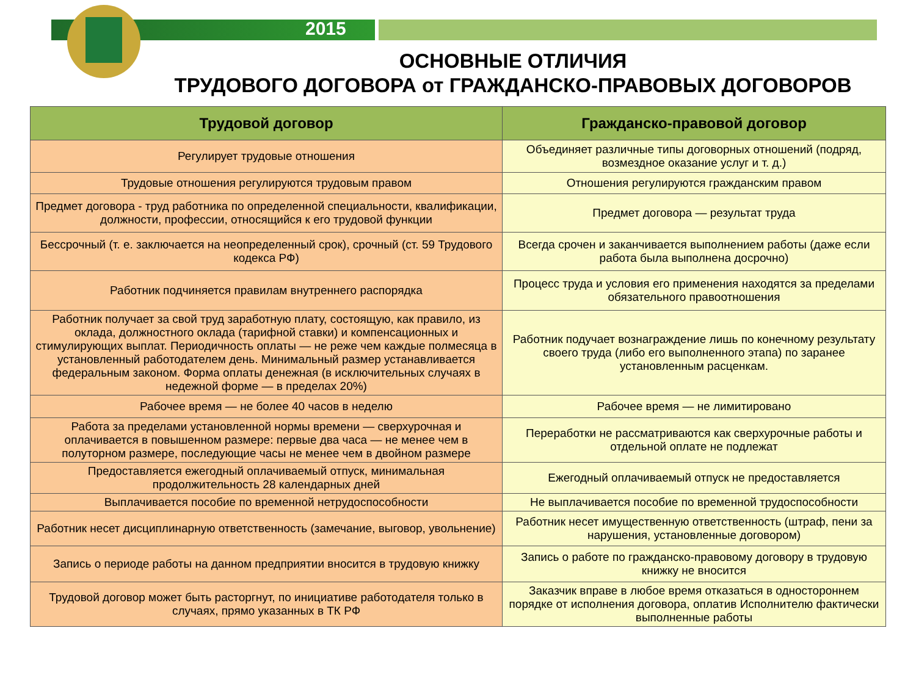2015
ОСНОВНЫЕ ОТЛИЧИЯ
ТРУДОВОГО ДОГОВОРА от ГРАЖДАНСКО-ПРАВОВЫХ ДОГОВОРОВ
| Трудовой договор | Гражданско-правовой договор |
| --- | --- |
| Регулирует трудовые отношения | Объединяет различные типы договорных отношений (подряд, возмездное оказание услуг и т. д.) |
| Трудовые отношения регулируются трудовым правом | Отношения регулируются гражданским правом |
| Предмет договора - труд работника по определенной специальности, квалификации, должности, профессии, относящийся к его трудовой функции | Предмет договора — результат труда |
| Бессрочный (т. е. заключается на неопределенный срок), срочный (ст. 59 Трудового кодекса РФ) | Всегда срочен и заканчивается выполнением работы (даже если работа была выполнена досрочно) |
| Работник подчиняется правилам внутреннего распорядка | Процесс труда и условия его применения находятся за пределами обязательного правоотношения |
| Работник получает за свой труд заработную плату, состоящую, как правило, из оклада, должностного оклада (тарифной ставки) и компенсационных и стимулирующих выплат. Периодичность оплаты — не реже чем каждые полмесяца в установленный работодателем день. Минимальный размер устанавливается федеральным законом. Форма оплаты денежная (в исключительных случаях в недежной форме — в пределах 20%) | Работник подучает вознаграждение лишь по конечному результату своего труда (либо его выполненного этапа) по заранее установленным расценкам. |
| Рабочее время — не более 40 часов в неделю | Рабочее время — не лимитировано |
| Работа за пределами установленной нормы времени — сверхурочная и оплачивается в повышенном размере: первые два часа — не менее чем в полуторном размере, последующие часы не менее чем в двойном размере | Переработки не рассматриваются как сверхурочные работы и отдельной оплате не подлежат |
| Предоставляется ежегодный оплачиваемый отпуск, минимальная продолжительность 28 календарных дней | Ежегодный оплачиваемый отпуск не предоставляется |
| Выплачивается пособие по временной нетрудоспособности | Не выплачивается пособие по временной трудоспособности |
| Работник несет дисциплинарную ответственность (замечание, выговор, увольнение) | Работник несет имущественную ответственность (штраф, пени за нарушения, установленные договором) |
| Запись о периоде работы на данном предприятии вносится в трудовую книжку | Запись о работе по гражданско-правовому договору в трудовую книжку не вносится |
| Трудовой договор может быть расторгнут, по инициативе работодателя только в случаях, прямо указанных в ТК РФ | Заказчик вправе в любое время отказаться в одностороннем порядке от исполнения договора, оплатив Исполнителю фактически выполненные работы |